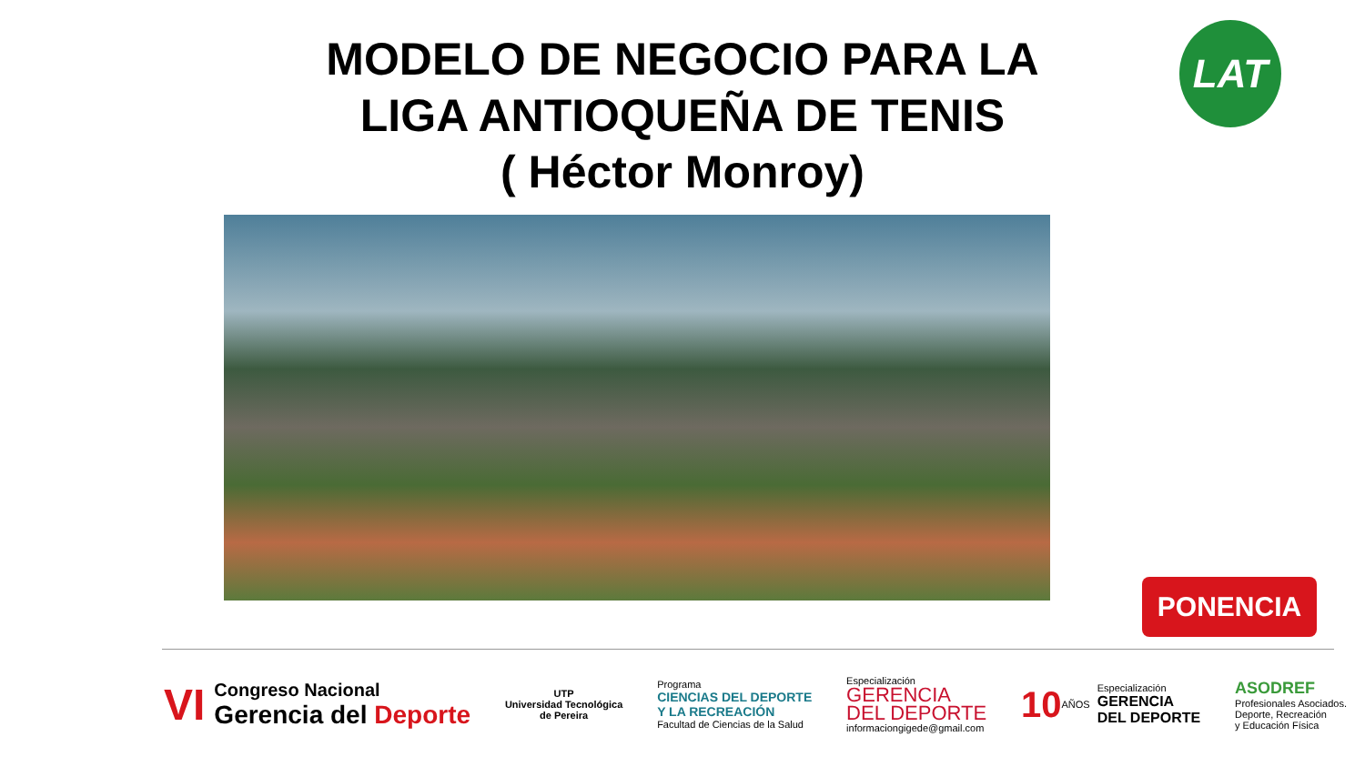MODELO DE NEGOCIO PARA LA
LIGA ANTIOQUEÑA DE TENIS
( Héctor Monroy)
LAT
PONENCIA
VI
Congreso Nacional
Gerencia del Deporte
UTP
Universidad Tecnológica
de Pereira
Programa
CIENCIAS DEL DEPORTE
Y LA RECREACIÓN
Facultad de Ciencias de la Salud
Especialización
GERENCIA
DEL DEPORTE
informaciongigede@gmail.com
10 AÑOS
Especialización
GERENCIA
DEL DEPORTE
ASODREF
Profesionales Asociados.
Deporte, Recreación
y Educación Física